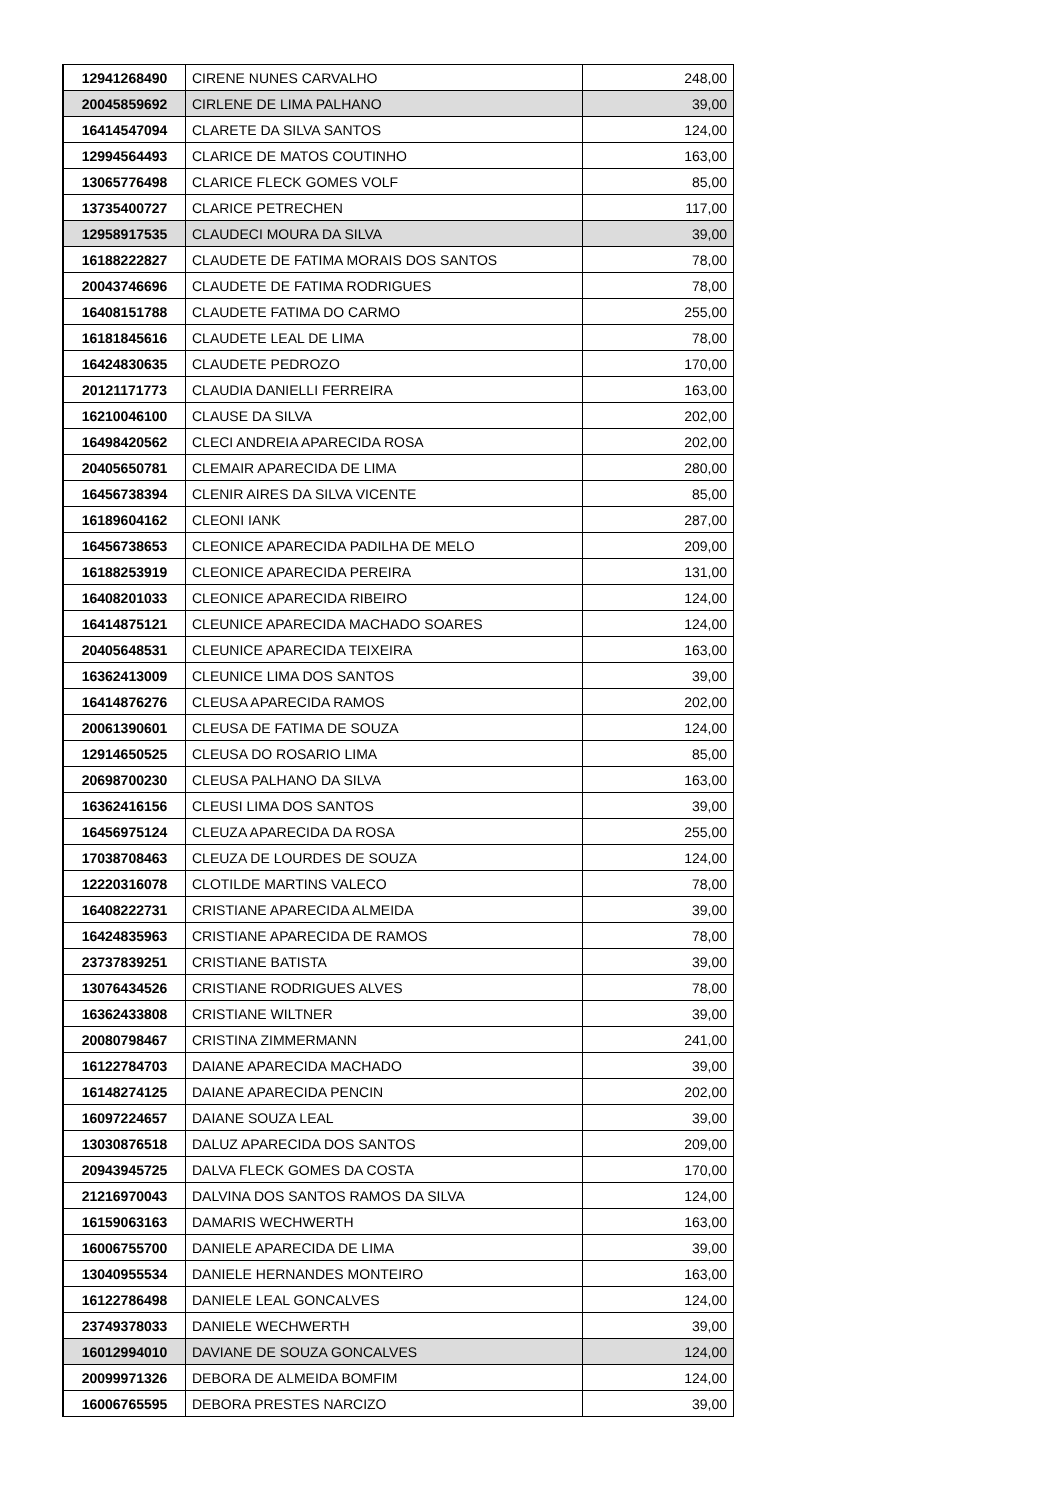| 12941268490 | CIRENE NUNES CARVALHO | 248,00 |
| 20045859692 | CIRLENE DE LIMA PALHANO | 39,00 |
| 16414547094 | CLARETE DA SILVA SANTOS | 124,00 |
| 12994564493 | CLARICE DE MATOS COUTINHO | 163,00 |
| 13065776498 | CLARICE FLECK GOMES VOLF | 85,00 |
| 13735400727 | CLARICE PETRECHEN | 117,00 |
| 12958917535 | CLAUDECI MOURA DA SILVA | 39,00 |
| 16188222827 | CLAUDETE DE FATIMA MORAIS DOS SANTOS | 78,00 |
| 20043746696 | CLAUDETE DE FATIMA RODRIGUES | 78,00 |
| 16408151788 | CLAUDETE FATIMA DO CARMO | 255,00 |
| 16181845616 | CLAUDETE LEAL DE LIMA | 78,00 |
| 16424830635 | CLAUDETE PEDROZO | 170,00 |
| 20121171773 | CLAUDIA DANIELLI FERREIRA | 163,00 |
| 16210046100 | CLAUSE DA SILVA | 202,00 |
| 16498420562 | CLECI ANDREIA APARECIDA ROSA | 202,00 |
| 20405650781 | CLEMAIR APARECIDA DE LIMA | 280,00 |
| 16456738394 | CLENIR AIRES DA SILVA VICENTE | 85,00 |
| 16189604162 | CLEONI IANK | 287,00 |
| 16456738653 | CLEONICE APARECIDA PADILHA DE MELO | 209,00 |
| 16188253919 | CLEONICE APARECIDA PEREIRA | 131,00 |
| 16408201033 | CLEONICE APARECIDA RIBEIRO | 124,00 |
| 16414875121 | CLEUNICE APARECIDA MACHADO SOARES | 124,00 |
| 20405648531 | CLEUNICE APARECIDA TEIXEIRA | 163,00 |
| 16362413009 | CLEUNICE LIMA DOS SANTOS | 39,00 |
| 16414876276 | CLEUSA APARECIDA RAMOS | 202,00 |
| 20061390601 | CLEUSA DE FATIMA DE SOUZA | 124,00 |
| 12914650525 | CLEUSA DO ROSARIO LIMA | 85,00 |
| 20698700230 | CLEUSA PALHANO DA SILVA | 163,00 |
| 16362416156 | CLEUSI LIMA DOS SANTOS | 39,00 |
| 16456975124 | CLEUZA APARECIDA DA ROSA | 255,00 |
| 17038708463 | CLEUZA DE LOURDES DE SOUZA | 124,00 |
| 12220316078 | CLOTILDE MARTINS VALECO | 78,00 |
| 16408222731 | CRISTIANE APARECIDA ALMEIDA | 39,00 |
| 16424835963 | CRISTIANE APARECIDA DE RAMOS | 78,00 |
| 23737839251 | CRISTIANE BATISTA | 39,00 |
| 13076434526 | CRISTIANE RODRIGUES ALVES | 78,00 |
| 16362433808 | CRISTIANE WILTNER | 39,00 |
| 20080798467 | CRISTINA ZIMMERMANN | 241,00 |
| 16122784703 | DAIANE APARECIDA MACHADO | 39,00 |
| 16148274125 | DAIANE APARECIDA PENCIN | 202,00 |
| 16097224657 | DAIANE SOUZA LEAL | 39,00 |
| 13030876518 | DALUZ APARECIDA DOS SANTOS | 209,00 |
| 20943945725 | DALVA FLECK GOMES DA COSTA | 170,00 |
| 21216970043 | DALVINA DOS SANTOS RAMOS DA SILVA | 124,00 |
| 16159063163 | DAMARIS WECHWERTH | 163,00 |
| 16006755700 | DANIELE APARECIDA DE LIMA | 39,00 |
| 13040955534 | DANIELE HERNANDES MONTEIRO | 163,00 |
| 16122786498 | DANIELE LEAL GONCALVES | 124,00 |
| 23749378033 | DANIELE WECHWERTH | 39,00 |
| 16012994010 | DAVIANE DE SOUZA GONCALVES | 124,00 |
| 20099971326 | DEBORA DE ALMEIDA BOMFIM | 124,00 |
| 16006765595 | DEBORA PRESTES NARCIZO | 39,00 |